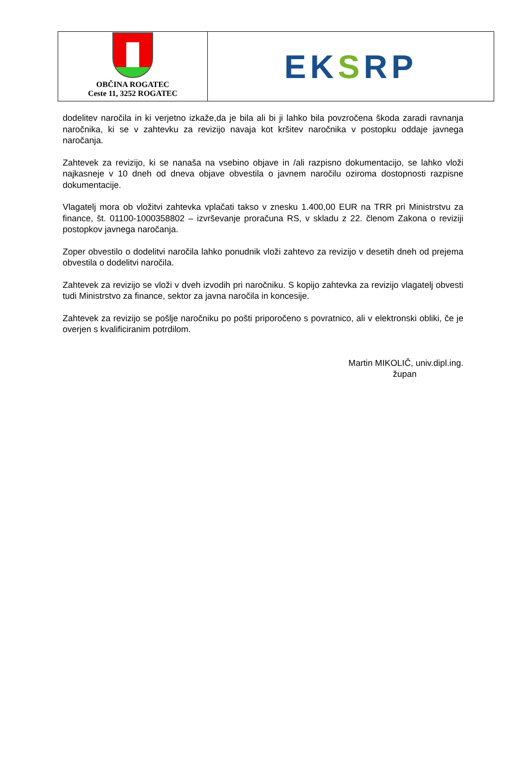OBČINA ROGATEC
Ceste 11, 3252 ROGATEC
EKSRP
dodelitev naročila in ki verjetno izkaže,da je bila ali bi ji lahko bila povzročena škoda zaradi ravnanja naročnika, ki se v zahtevku za revizijo navaja kot kršitev naročnika v postopku oddaje javnega naročanja.
Zahtevek za revizijo, ki se nanaša na vsebino objave in /ali razpisno dokumentacijo, se lahko vloži najkasneje v 10 dneh od dneva objave obvestila o javnem naročilu oziroma dostopnosti razpisne dokumentacije.
Vlagatelj mora ob vložitvi zahtevka vplačati takso v znesku 1.400,00 EUR na TRR pri Ministrstvu za finance, št. 01100-1000358802 – izvrševanje proračuna RS, v skladu z 22. členom Zakona o reviziji postopkov javnega naročanja.
Zoper obvestilo o dodelitvi naročila lahko ponudnik vloži zahtevo za revizijo v desetih dneh od prejema obvestila o dodelitvi naročila.
Zahtevek za revizijo se vloži v dveh izvodih pri naročniku. S kopijo zahtevka za revizijo vlagatelj obvesti tudi Ministrstvo za finance, sektor za javna naročila in koncesije.
Zahtevek za revizijo se pošlje naročniku po pošti priporočeno s povratnico, ali v elektronski obliki, če je overjen s kvalificiranim potrdilom.
Martin MIKOLIČ, univ.dipl.ing.
župan